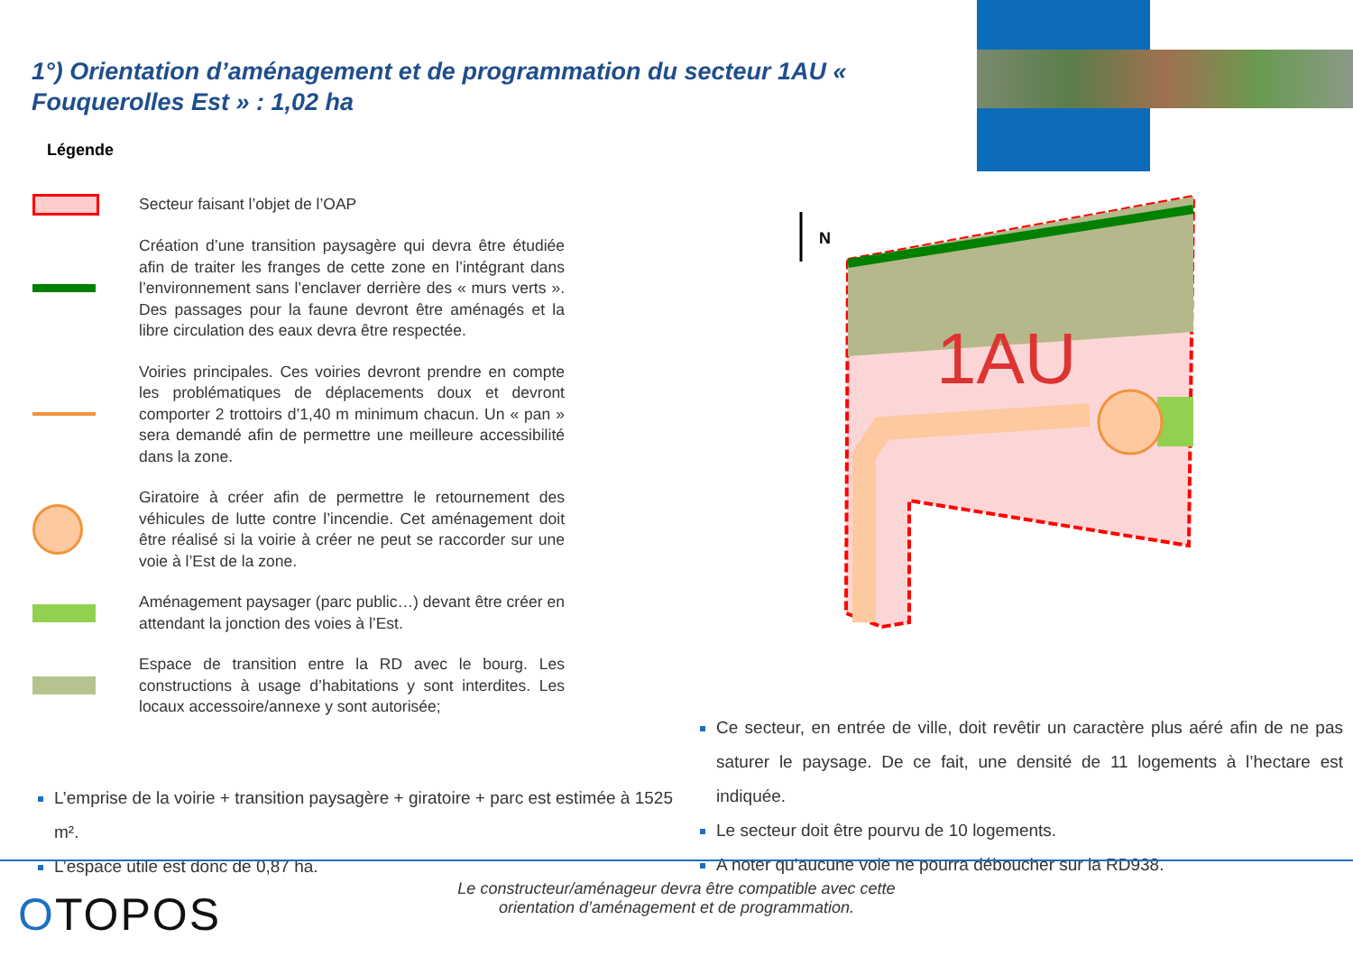1°) Orientation d’aménagement et de programmation du secteur 1AU « Fouquerolles Est » : 1,02 ha
Légende
Secteur faisant l’objet de l’OAP
Création d’une transition paysagère qui devra être étudiée afin de traiter les franges de cette zone en l’intégrant dans l’environnement sans l’enclaver derrière des « murs verts ». Des passages pour la faune devront être aménagés et la libre circulation des eaux devra être respectée.
Voiries principales. Ces voiries devront prendre en compte les problématiques de déplacements doux et devront comporter 2 trottoirs d’1,40 m minimum chacun. Un « pan » sera demandé afin de permettre une meilleure accessibilité dans la zone.
Giratoire à créer afin de permettre le retournement des véhicules de lutte contre l’incendie. Cet aménagement doit être réalisé si la voirie à créer ne peut se raccorder sur une voie à l’Est de la zone.
Aménagement paysager (parc public…) devant être créer en attendant la jonction des voies à l’Est.
Espace de transition entre la RD avec le bourg. Les constructions à usage d’habitations y sont interdites. Les locaux accessoire/annexe y sont autorisée;
1AU
N
L’emprise de la voirie + transition paysagère + giratoire + parc est estimée à 1525 m².
L’espace utile est donc de 0,87 ha.
Ce secteur, en entrée de ville, doit revêtir un caractère plus aéré afin de ne pas saturer le paysage. De ce fait, une densité de 11 logements à l’hectare est indiquée.
Le secteur doit être pourvu de 10 logements.
A noter qu’aucune voie ne pourra déboucher sur la RD938.
Le constructeur/aménageur devra être compatible avec cette
orientation d’aménagement et de programmation.
OTOPOS